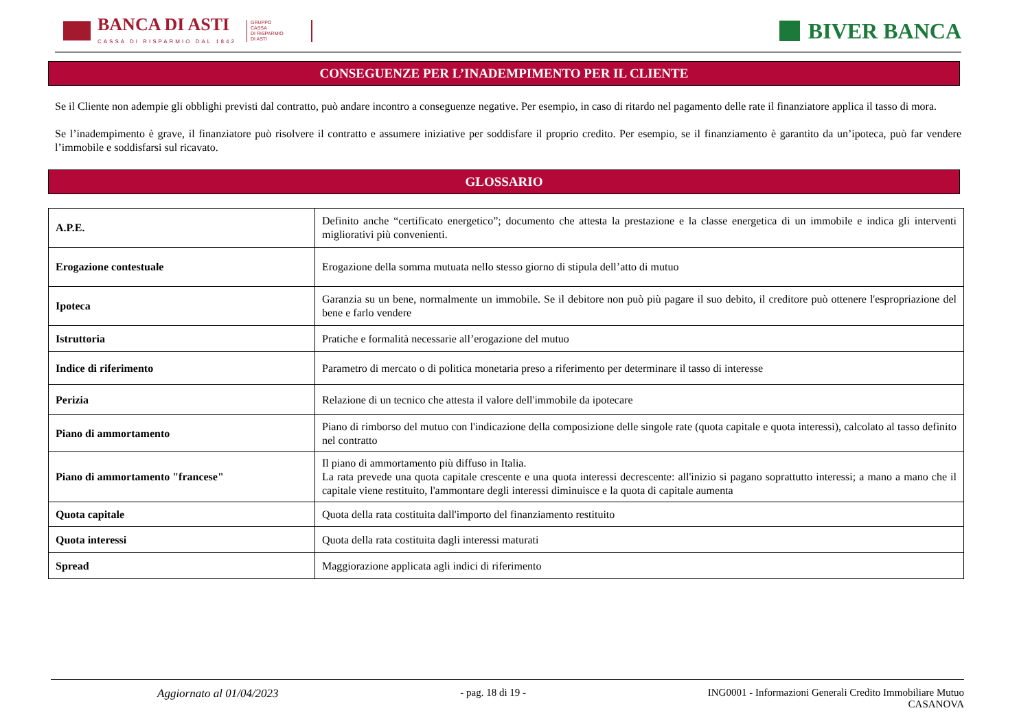BANCA DI ASTI
CASSA DI RISPARMIO DAL 1842
GRUPPO
CASSA
DI RISPARMIO
DI ASTI
BIVER BANCA
CONSEGUENZE PER L’INADEMPIMENTO PER IL CLIENTE
Se il Cliente non adempie gli obblighi previsti dal contratto, può andare incontro a conseguenze negative. Per esempio, in caso di ritardo nel pagamento delle rate il finanziatore applica il tasso di mora.
Se l’inadempimento è grave, il finanziatore può risolvere il contratto e assumere iniziative per soddisfare il proprio credito. Per esempio, se il finanziamento è garantito da un’ipoteca, può far vendere l’immobile e soddisfarsi sul ricavato.
GLOSSARIO
| A.P.E. | Definito anche “certificato energetico”; documento che attesta la prestazione e la classe energetica di un immobile e indica gli interventi migliorativi più convenienti. |
| Erogazione contestuale | Erogazione della somma mutuata nello stesso giorno di stipula dell’atto di mutuo |
| Ipoteca | Garanzia su un bene, normalmente un immobile. Se il debitore non può più pagare il suo debito, il creditore può ottenere l'espropriazione del bene e farlo vendere |
| Istruttoria | Pratiche e formalità necessarie all’erogazione del mutuo |
| Indice di riferimento | Parametro di mercato o di politica monetaria preso a riferimento per determinare il tasso di interesse |
| Perizia | Relazione di un tecnico che attesta il valore dell'immobile da ipotecare |
| Piano di ammortamento | Piano di rimborso del mutuo con l'indicazione della composizione delle singole rate (quota capitale e quota interessi), calcolato al tasso definito nel contratto |
| Piano di ammortamento "francese" | Il piano di ammortamento più diffuso in Italia. La rata prevede una quota capitale crescente e una quota interessi decrescente: all'inizio si pagano soprattutto interessi; a mano a mano che il capitale viene restituito, l'ammontare degli interessi diminuisce e la quota di capitale aumenta |
| Quota capitale | Quota della rata costituita dall'importo del finanziamento restituito |
| Quota interessi | Quota della rata costituita dagli interessi maturati |
| Spread | Maggiorazione applicata agli indici di riferimento |
Aggiornato al 01/04/2023 - pag. 18 di 19 - ING0001 - Informazioni Generali Credito Immobiliare Mutuo
CASANOVA